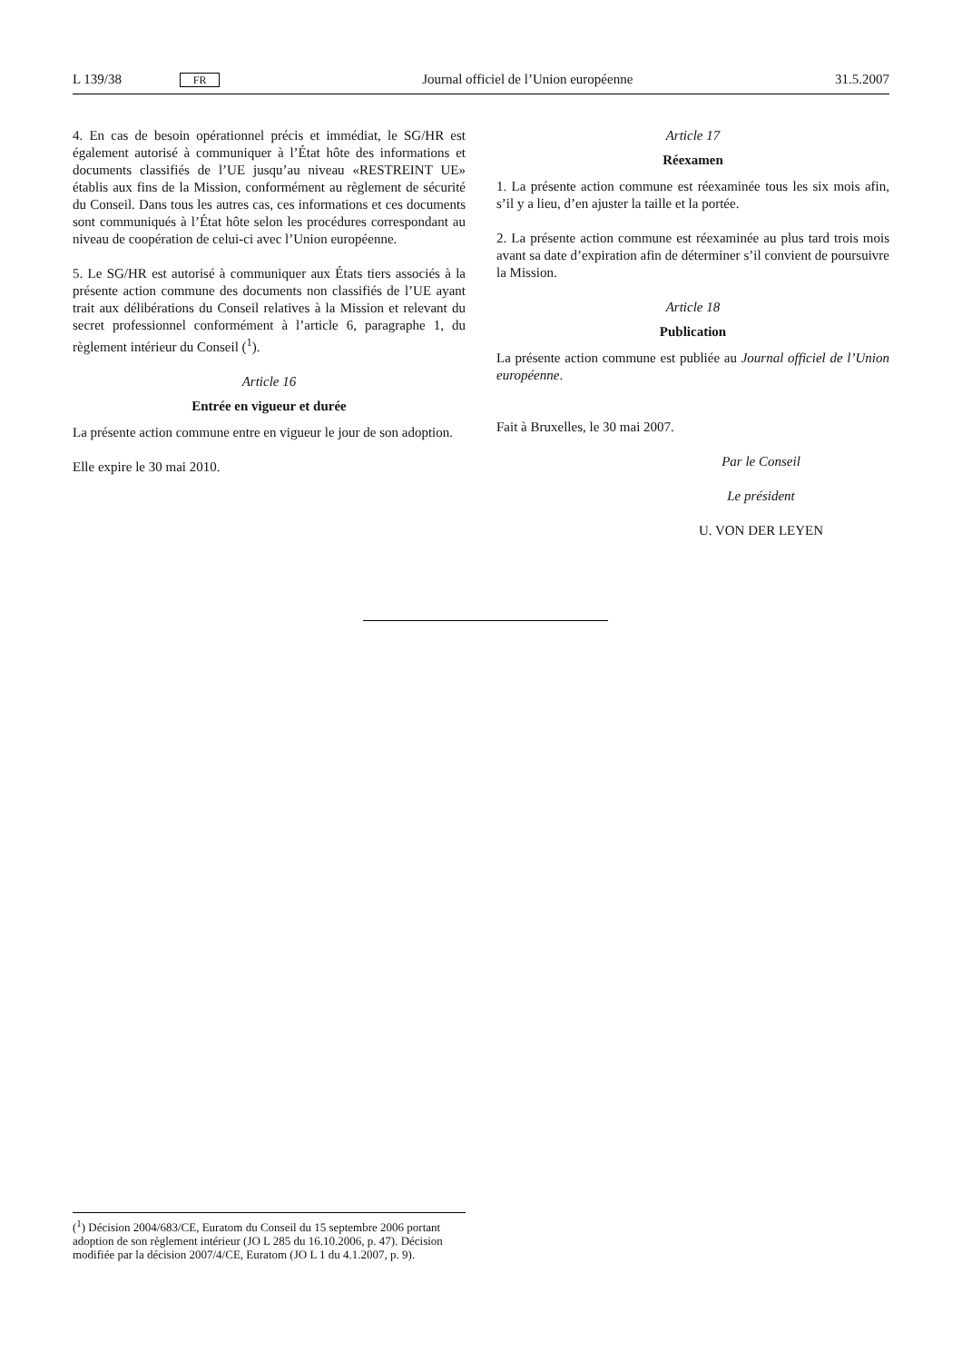L 139/38 FR Journal officiel de l’Union européenne 31.5.2007
4. En cas de besoin opérationnel précis et immédiat, le SG/HR est également autorisé à communiquer à l’État hôte des informations et documents classifiés de l’UE jusqu’au niveau «RESTREINT UE» établis aux fins de la Mission, conformément au règlement de sécurité du Conseil. Dans tous les autres cas, ces informations et ces documents sont communiqués à l’État hôte selon les procédures correspondant au niveau de coopération de celui-ci avec l’Union européenne.
5. Le SG/HR est autorisé à communiquer aux États tiers associés à la présente action commune des documents non classifiés de l’UE ayant trait aux délibérations du Conseil relatives à la Mission et relevant du secret professionnel conformément à l’article 6, paragraphe 1, du règlement intérieur du Conseil (<sup>1</sup>).
Article 16
Entrée en vigueur et durée
La présente action commune entre en vigueur le jour de son adoption.
Elle expire le 30 mai 2010.
Article 17
Réexamen
1. La présente action commune est réexaminée tous les six mois afin, s’il y a lieu, d’en ajuster la taille et la portée.
2. La présente action commune est réexaminée au plus tard trois mois avant sa date d’expiration afin de déterminer s’il convient de poursuivre la Mission.
Article 18
Publication
La présente action commune est publiée au Journal officiel de l’Union européenne.
Fait à Bruxelles, le 30 mai 2007.
Par le Conseil
Le président
U. VON DER LEYEN
(<sup>1</sup>) Décision 2004/683/CE, Euratom du Conseil du 15 septembre 2006 portant adoption de son règlement intérieur (JO L 285 du 16.10.2006, p. 47). Décision modifiée par la décision 2007/4/CE, Euratom (JO L 1 du 4.1.2007, p. 9).